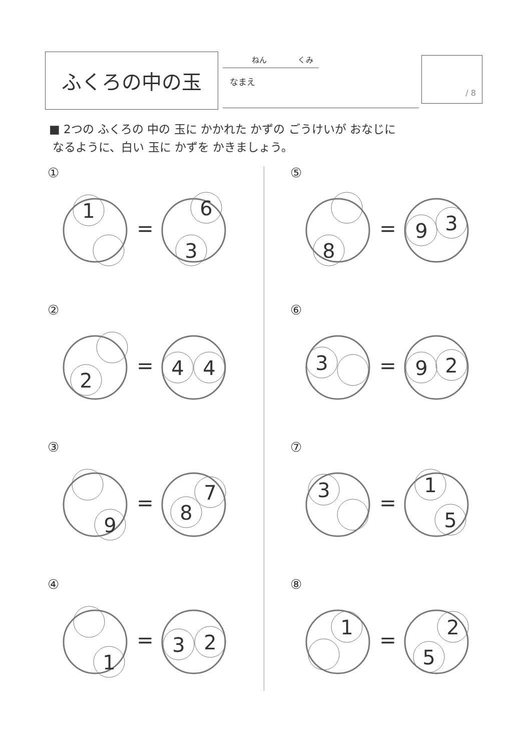ふくろの中の玉 ねん くみ
なまえ
/ 8
■ 2つの ふくろの 中の 玉に かかれた かずの ごうけいが おなじに
なるように、白い 玉に かずを かきましょう。
①
1
=
6
3
②
2
=
4
4
③
9
=
7
8
④
1
=
3
2
⑤
8
=
9
3
⑥
3
=
9
2
⑦
3
=
1
5
⑧
1
=
2
5